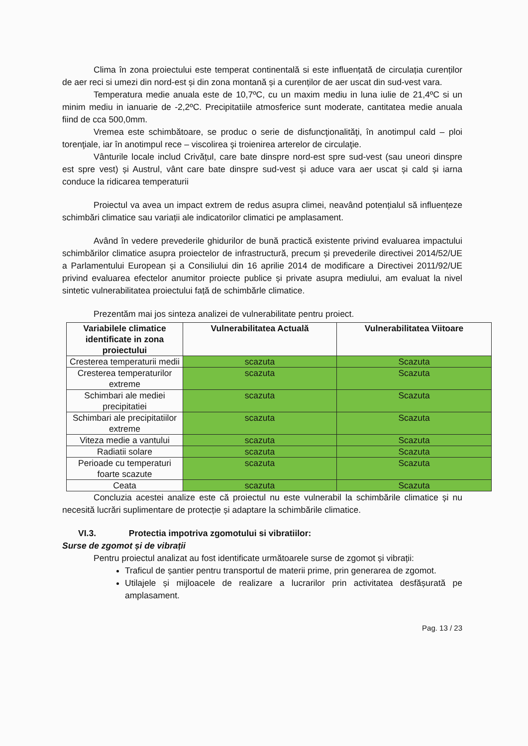Clima în zona proiectului este temperat continentală si este influențată de circulația curenților de aer reci si umezi din nord-est și din zona montană și a curenților de aer uscat din sud-vest vara.
Temperatura medie anuala este de 10,7ºC, cu un maxim mediu in luna iulie de 21,4ºC si un minim mediu in ianuarie de -2,2ºC. Precipitatiile atmosferice sunt moderate, cantitatea medie anuala fiind de cca 500,0mm.
Vremea este schimbătoare, se produc o serie de disfuncţionalităţi, în anotimpul cald – ploi torenţiale, iar în anotimpul rece – viscolirea şi troienirea arterelor de circulaţie.
Vânturile locale includ Crivățul, care bate dinspre nord-est spre sud-vest (sau uneori dinspre est spre vest) și Austrul, vânt care bate dinspre sud-vest și aduce vara aer uscat și cald și iarna conduce la ridicarea temperaturii
Proiectul va avea un impact extrem de redus asupra climei, neavând potențialul să influențeze schimbări climatice sau variații ale indicatorilor climatici pe amplasament.
Având în vedere prevederile ghidurilor de bună practică existente privind evaluarea impactului schimbărilor climatice asupra proiectelor de infrastructură, precum și prevederile directivei 2014/52/UE a Parlamentului European și a Consiliului din 16 aprilie 2014 de modificare a Directivei 2011/92/UE privind evaluarea efectelor anumitor proiecte publice și private asupra mediului, am evaluat la nivel sintetic vulnerabilitatea proiectului față de schimbărle climatice.
Prezentăm mai jos sinteza analizei de vulnerabilitate pentru proiect.
| Variabilele climatice identificate in zona proiectului | Vulnerabilitatea Actuală | Vulnerabilitatea Viitoare |
| --- | --- | --- |
| Cresterea temperaturii medii | scazuta | Scazuta |
| Cresterea temperaturilor extreme | scazuta | Scazuta |
| Schimbari ale mediei precipitatiei | scazuta | Scazuta |
| Schimbari ale precipitatiilor extreme | scazuta | Scazuta |
| Viteza medie a vantului | scazuta | Scazuta |
| Radiatii solare | scazuta | Scazuta |
| Perioade cu temperaturi foarte scazute | scazuta | Scazuta |
| Ceata | scazuta | Scazuta |
Concluzia acestei analize este că proiectul nu este vulnerabil la schimbările climatice și nu necesită lucrări suplimentare de protecție și adaptare la schimbările climatice.
VI.3. Protectia impotriva zgomotului si vibratiilor:
Surse de zgomot și de vibrații
Pentru proiectul analizat au fost identificate următoarele surse de zgomot și vibrații:
Traficul de șantier pentru transportul de materii prime, prin generarea de zgomot.
Utilajele și mijloacele de realizare a lucrarilor prin activitatea desfășurată pe amplasament.
Pag. 13 / 23